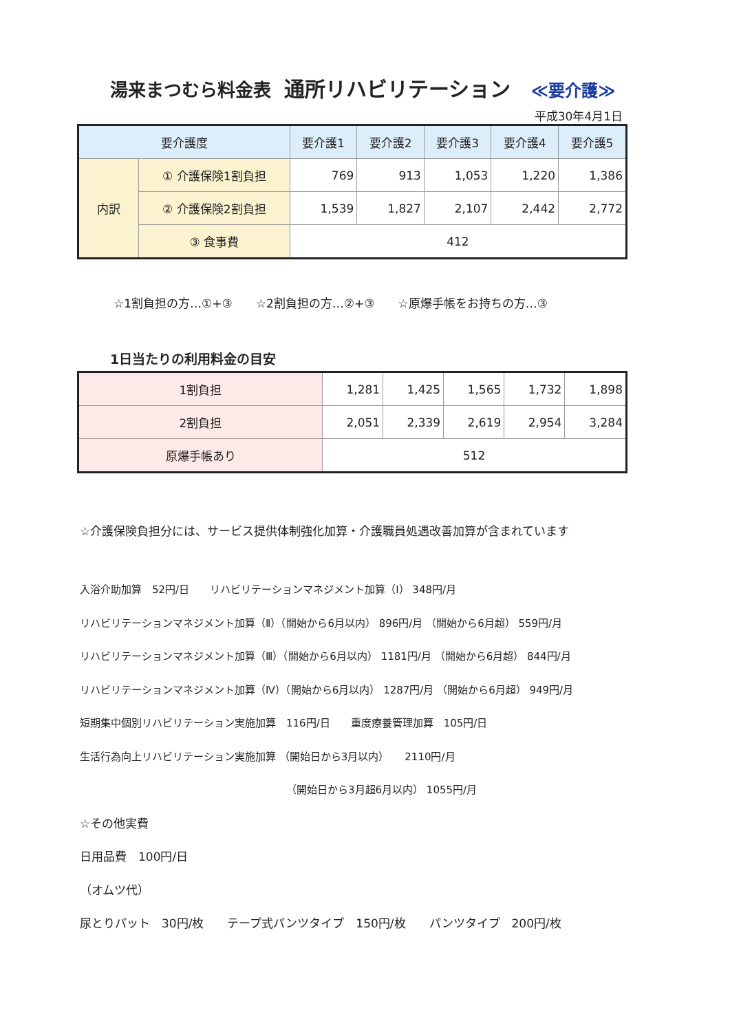湯来まつむら料金表 通所リハビリテーション ≪要介護≫
平成30年4月1日
| 要介護度 | | 要介護1 | 要介護2 | 要介護3 | 要介護4 | 要介護5 |
| --- | --- | --- | --- | --- | --- | --- |
| 内訳 | ① 介護保険1割負担 | 769 | 913 | 1,053 | 1,220 | 1,386 |
| | ② 介護保険2割負担 | 1,539 | 1,827 | 2,107 | 2,442 | 2,772 |
| | ③ 食事費 | 412 | | | | |
☆1割負担の方…①+③　　☆2割負担の方…②+③　　☆原爆手帳をお持ちの方…③
1日当たりの利用料金の目安
| 1割負担 | 1,281 | 1,425 | 1,565 | 1,732 | 1,898 |
| 2割負担 | 2,051 | 2,339 | 2,619 | 2,954 | 3,284 |
| 原爆手帳あり | 512 | | | | |
☆介護保険負担分には、サービス提供体制強化加算・介護職員処遇改善加算が含まれています
入浴介助加算　52円/日　　リハビリテーションマネジメント加算（Ⅰ） 348円/月
リハビリテーションマネジメント加算（Ⅱ）（開始から6月以内） 896円/月 （開始から6月超） 559円/月
リハビリテーションマネジメント加算（Ⅲ）（開始から6月以内） 1181円/月 （開始から6月超） 844円/月
リハビリテーションマネジメント加算（Ⅳ）（開始から6月以内） 1287円/月 （開始から6月超） 949円/月
短期集中個別リハビリテーション実施加算　116円/日　　重度療養管理加算　105円/日
生活行為向上リハビリテーション実施加算 （開始日から3月以内）　　2110円/月
（開始日から3月超6月以内） 1055円/月
☆その他実費
日用品費　100円/日
（オムツ代）
尿とりパット　30円/枚　　テープ式パンツタイプ　150円/枚　　パンツタイプ　200円/枚